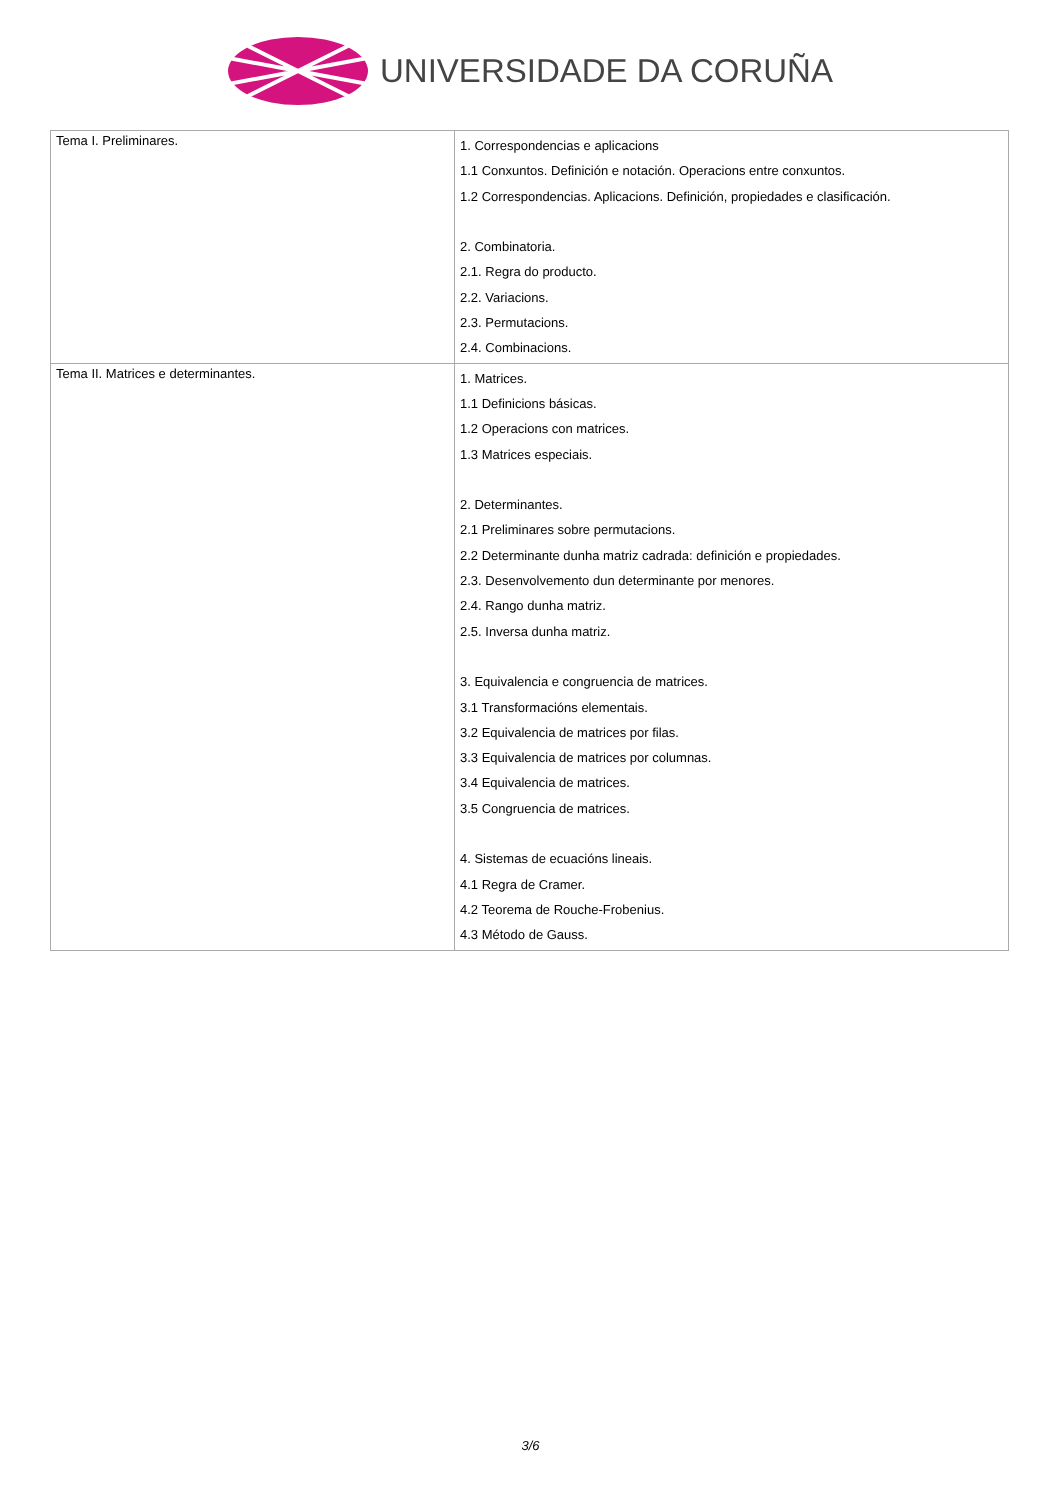UNIVERSIDADE DA CORUÑA
| Tema I. Preliminares. | 1. Correspondencias e aplicacions 1.1 Conxuntos. Definición e notación. Operacions entre conxuntos. 1.2 Correspondencias. Aplicacions. Definición, propiedades e clasificación. 2. Combinatoria. 2.1. Regra do producto. 2.2. Variacions. 2.3. Permutacions. 2.4. Combinacions. |
| Tema II. Matrices e determinantes. | 1. Matrices. 1.1 Definicions básicas. 1.2 Operacions con matrices. 1.3 Matrices especiais. 2. Determinantes. 2.1 Preliminares sobre permutacions. 2.2 Determinante dunha matriz cadrada: definición e propiedades. 2.3. Desenvolvemento dun determinante por menores. 2.4. Rango dunha matriz. 2.5. Inversa dunha matriz. 3. Equivalencia e congruencia de matrices. 3.1 Transformacións elementais. 3.2 Equivalencia de matrices por filas. 3.3 Equivalencia de matrices por columnas. 3.4 Equivalencia de matrices. 3.5 Congruencia de matrices. 4. Sistemas de ecuacións lineais. 4.1 Regra de Cramer. 4.2 Teorema de Rouche-Frobenius. 4.3 Método de Gauss. |
3/6